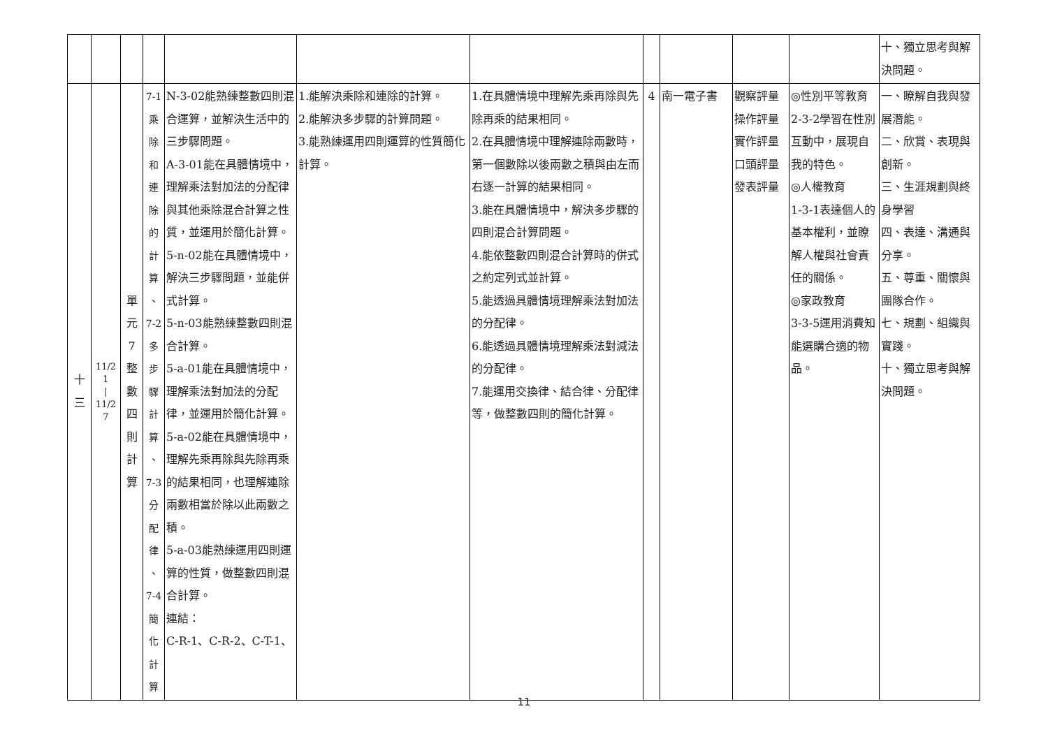| | | | | | | | | | | | 十、獨立思考與解決問題。 |
| 十 三 | 11/21 / 11/27 | 單 元 7 整 數 四 則 計 算 | 7-1 乘 除 和 連 除 的 計 算 、 7-2 多 步 驟 計 算 、 7-3 分 配 律 、 7-4 簡 化 計 算 | N-3-02能熟練整數四則混合運算，並解決生活中的三步驟問題。 A-3-01能在具體情境中，理解乘法對加法的分配律與其他乘除混合計算之性質，並運用於簡化計算。 5-n-02能在具體情境中，解決三步驟問題，並能併式計算。 5-n-03能熟練整數四則混合計算。 5-a-01能在具體情境中，理解乘法對加法的分配律，並運用於簡化計算。 5-a-02能在具體情境中，理解先乘再除與先除再乘的結果相同，也理解連除兩數相當於除以此兩數之積。 5-a-03能熟練運用四則運算的性質，做整數四則混合計算。 連結： C-R-1、C-R-2、C-T-1、 | 1.能解決乘除和連除的計算。 2.能解決多步驟的計算問題。 3.能熟練運用四則運算的性質簡化計算。 | 1.在具體情境中理解先乘再除與先除再乘的結果相同。 2.在具體情境中理解連除兩數時，第一個數除以後兩數之積與由左而右逐一計算的結果相同。 3.能在具體情境中，解決多步驟的四則混合計算問題。 4.能依整數四則混合計算時的併式之約定列式並計算。 5.能透過具體情境理解乘法對加法的分配律。 6.能透過具體情境理解乘法對減法的分配律。 7.能運用交換律、結合律、分配律等，做整數四則的簡化計算。 | 4 | 南一電子書 | 觀察評量 操作評量 實作評量 口頭評量 發表評量 | ◎性別平等教育 2-3-2學習在性別互動中，展現自我的特色。 ◎人權教育 1-3-1表達個人的基本權利，並瞭解人權與社會責任的關係。 ◎家政教育 3-3-5運用消費知能選購合適的物品。 | 一、瞭解自我與發展潛能。 二、欣賞、表現與創新。 三、生涯規劃與終身學習 四、表達、溝通與分享。 五、尊重、關懷與團隊合作。 七、規劃、組織與實踐。 十、獨立思考與解決問題。 |
11